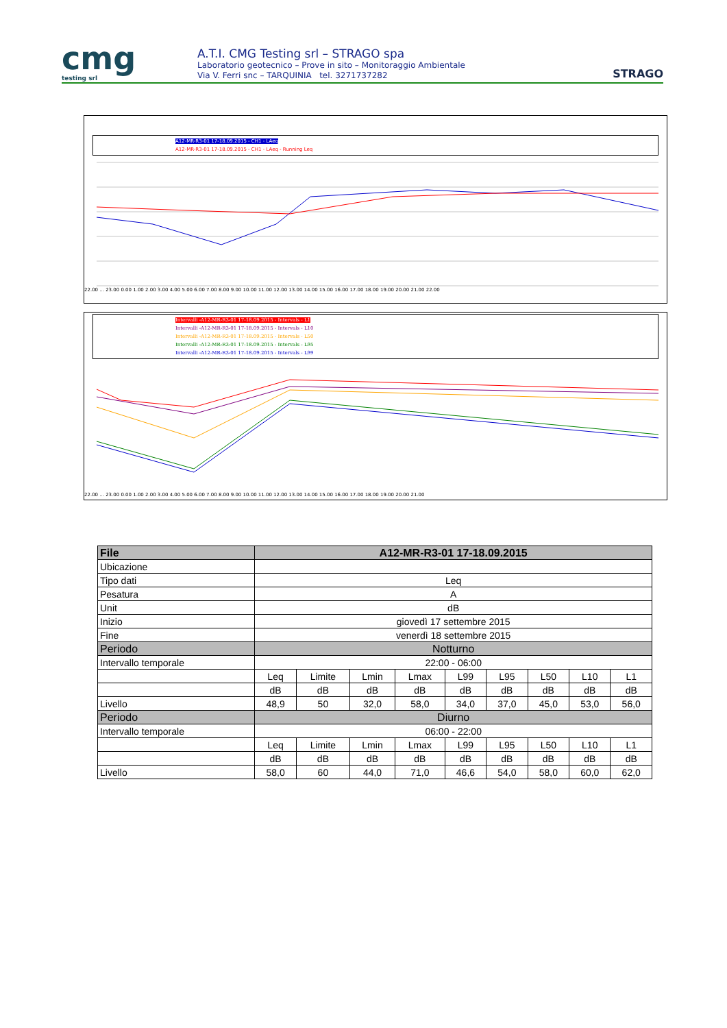cmg
testing srl
A.T.I. CMG Testing srl – STRAGO spa
Laboratorio geotecnico – Prove in sito – Monitoraggio Ambientale
Via V. Ferri snc – TARQUINIA tel. 3271737282
STRAGO
A12-MR-R3-01 17-18.09.2015 - CH1 - LAeq
A12-MR-R3-01 17-18.09.2015 - CH1 - LAeq - Running Leq
22.00 ... 23.00 0.00 1.00 2.00 3.00 4.00 5.00 6.00 7.00 8.00 9.00 10.00 11.00 12.00 13.00 14.00 15.00 16.00 17.00 18.00 19.00 20.00 21.00 22.00
Intervalli -A12-MR-R3-01 17-18.09.2015 - Intervals - L1
Intervalli -A12-MR-R3-01 17-18.09.2015 - Intervals - L10
Intervalli -A12-MR-R3-01 17-18.09.2015 - Intervals - L50
Intervalli -A12-MR-R3-01 17-18.09.2015 - Intervals - L95
Intervalli -A12-MR-R3-01 17-18.09.2015 - Intervals - L99
22.00 ... 23.00 0.00 1.00 2.00 3.00 4.00 5.00 6.00 7.00 8.00 9.00 10.00 11.00 12.00 13.00 14.00 15.00 16.00 17.00 18.00 19.00 20.00 21.00
| File | A12-MR-R3-01 17-18.09.2015 | | | | | | | | |
| --- | --- | --- | --- | --- | --- | --- | --- | --- | --- |
| Ubicazione | | | | | | | | | |
| Tipo dati | Leq | | | | | | | | |
| Pesatura | A | | | | | | | | |
| Unit | dB | | | | | | | | |
| Inizio | giovedì 17 settembre 2015 | | | | | | | | |
| Fine | venerdì 18 settembre 2015 | | | | | | | | |
| Periodo | Notturno | | | | | | | | |
| Intervallo temporale | 22:00 - 06:00 | | | | | | | | |
| | Leq | Limite | Lmin | Lmax | L99 | L95 | L50 | L10 | L1 |
| | dB | dB | dB | dB | dB | dB | dB | dB | dB |
| Livello | 48,9 | 50 | 32,0 | 58,0 | 34,0 | 37,0 | 45,0 | 53,0 | 56,0 |
| Periodo | Diurno | | | | | | | | |
| Intervallo temporale | 06:00 - 22:00 | | | | | | | | |
| | Leq | Limite | Lmin | Lmax | L99 | L95 | L50 | L10 | L1 |
| | dB | dB | dB | dB | dB | dB | dB | dB | dB |
| Livello | 58,0 | 60 | 44,0 | 71,0 | 46,6 | 54,0 | 58,0 | 60,0 | 62,0 |